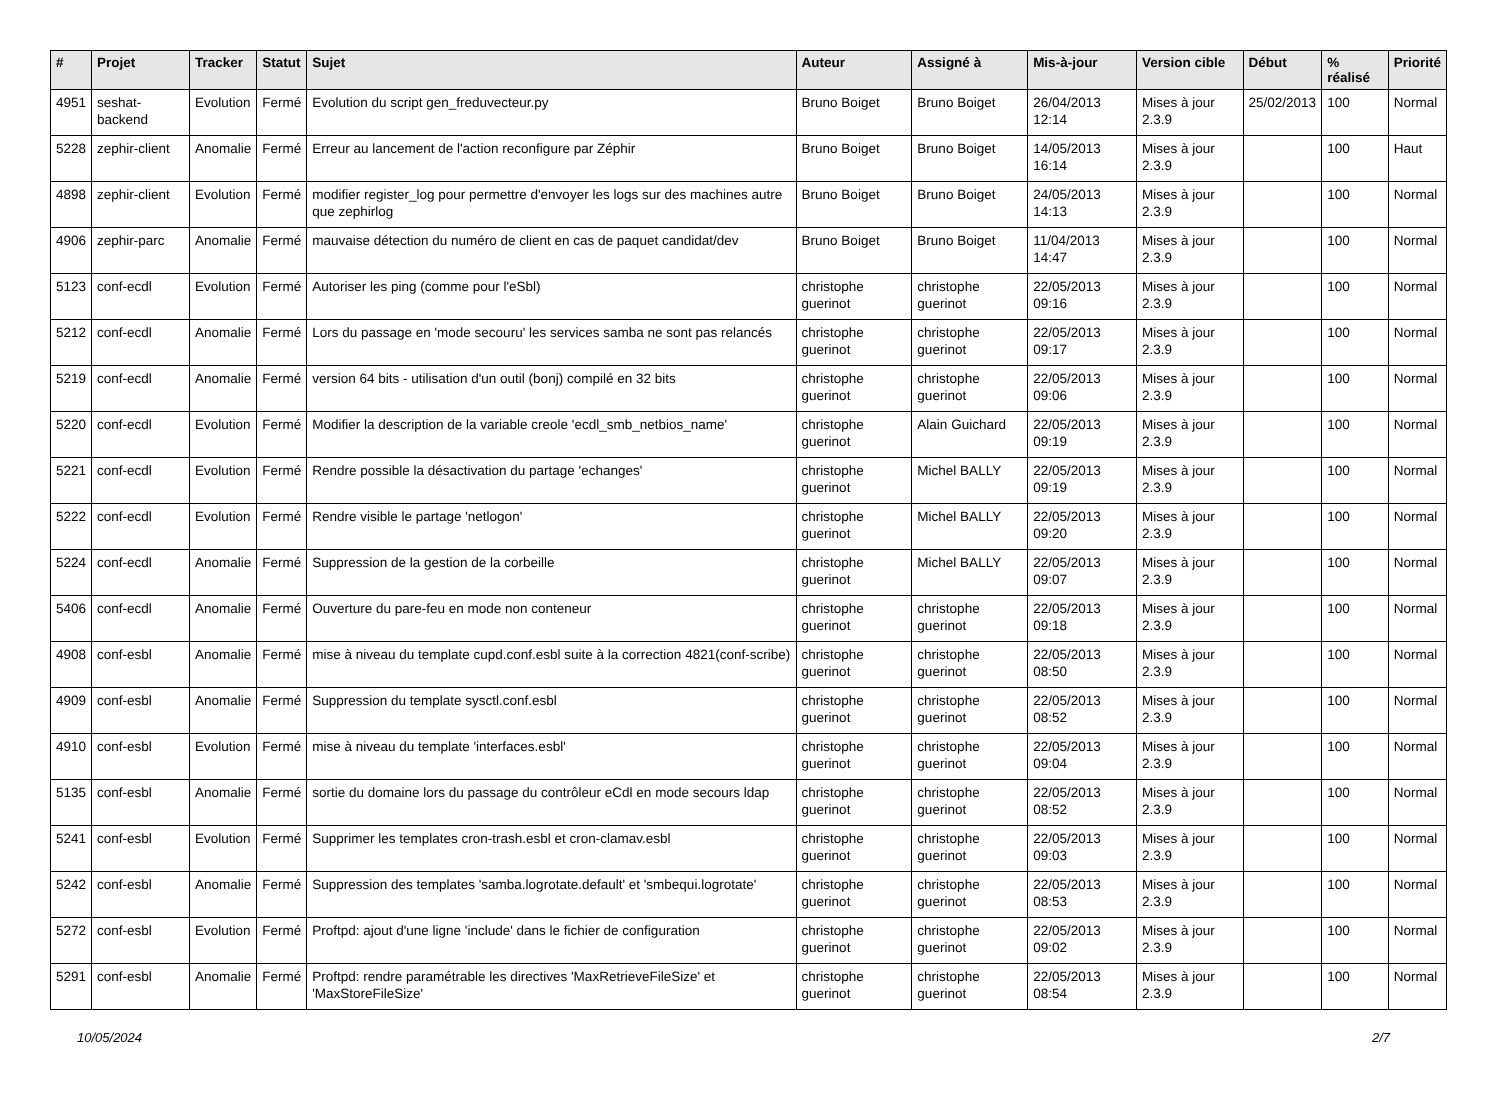| # | Projet | Tracker | Statut | Sujet | Auteur | Assigné à | Mis-à-jour | Version cible | Début | % réalisé | Priorité |
| --- | --- | --- | --- | --- | --- | --- | --- | --- | --- | --- | --- |
| 4951 | seshat-backend | Evolution | Fermé | Evolution du script gen_freduvecteur.py | Bruno Boiget | Bruno Boiget | 26/04/2013 12:14 | Mises à jour 2.3.9 | 25/02/2013 | 100 | Normal |
| 5228 | zephir-client | Anomalie | Fermé | Erreur au lancement de l'action reconfigure par Zéphir | Bruno Boiget | Bruno Boiget | 14/05/2013 16:14 | Mises à jour 2.3.9 | | 100 | Haut |
| 4898 | zephir-client | Evolution | Fermé | modifier register_log pour permettre d'envoyer les logs sur des machines autre que zephirlog | Bruno Boiget | Bruno Boiget | 24/05/2013 14:13 | Mises à jour 2.3.9 | | 100 | Normal |
| 4906 | zephir-parc | Anomalie | Fermé | mauvaise détection du numéro de client en cas de paquet candidat/dev | Bruno Boiget | Bruno Boiget | 11/04/2013 14:47 | Mises à jour 2.3.9 | | 100 | Normal |
| 5123 | conf-ecdl | Evolution | Fermé | Autoriser les ping (comme pour l'eSbl) | christophe guerinot | christophe guerinot | 22/05/2013 09:16 | Mises à jour 2.3.9 | | 100 | Normal |
| 5212 | conf-ecdl | Anomalie | Fermé | Lors du passage en 'mode secouru' les services samba ne sont pas relancés | christophe guerinot | christophe guerinot | 22/05/2013 09:17 | Mises à jour 2.3.9 | | 100 | Normal |
| 5219 | conf-ecdl | Anomalie | Fermé | version 64 bits - utilisation d'un outil (bonj) compilé en 32 bits | christophe guerinot | christophe guerinot | 22/05/2013 09:06 | Mises à jour 2.3.9 | | 100 | Normal |
| 5220 | conf-ecdl | Evolution | Fermé | Modifier la description de la variable creole 'ecdl_smb_netbios_name' | christophe guerinot | Alain Guichard | 22/05/2013 09:19 | Mises à jour 2.3.9 | | 100 | Normal |
| 5221 | conf-ecdl | Evolution | Fermé | Rendre possible la désactivation du partage 'echanges' | christophe guerinot | Michel BALLY | 22/05/2013 09:19 | Mises à jour 2.3.9 | | 100 | Normal |
| 5222 | conf-ecdl | Evolution | Fermé | Rendre visible le partage 'netlogon' | christophe guerinot | Michel BALLY | 22/05/2013 09:20 | Mises à jour 2.3.9 | | 100 | Normal |
| 5224 | conf-ecdl | Anomalie | Fermé | Suppression de la gestion de la corbeille | christophe guerinot | Michel BALLY | 22/05/2013 09:07 | Mises à jour 2.3.9 | | 100 | Normal |
| 5406 | conf-ecdl | Anomalie | Fermé | Ouverture du pare-feu en mode non conteneur | christophe guerinot | christophe guerinot | 22/05/2013 09:18 | Mises à jour 2.3.9 | | 100 | Normal |
| 4908 | conf-esbl | Anomalie | Fermé | mise à niveau du template cupd.conf.esbl suite à la correction 4821(conf-scribe) | christophe guerinot | christophe guerinot | 22/05/2013 08:50 | Mises à jour 2.3.9 | | 100 | Normal |
| 4909 | conf-esbl | Anomalie | Fermé | Suppression du template sysctl.conf.esbl | christophe guerinot | christophe guerinot | 22/05/2013 08:52 | Mises à jour 2.3.9 | | 100 | Normal |
| 4910 | conf-esbl | Evolution | Fermé | mise à niveau du template 'interfaces.esbl' | christophe guerinot | christophe guerinot | 22/05/2013 09:04 | Mises à jour 2.3.9 | | 100 | Normal |
| 5135 | conf-esbl | Anomalie | Fermé | sortie du domaine lors du passage du contrôleur eCdl en mode secours ldap | christophe guerinot | christophe guerinot | 22/05/2013 08:52 | Mises à jour 2.3.9 | | 100 | Normal |
| 5241 | conf-esbl | Evolution | Fermé | Supprimer les templates cron-trash.esbl et cron-clamav.esbl | christophe guerinot | christophe guerinot | 22/05/2013 09:03 | Mises à jour 2.3.9 | | 100 | Normal |
| 5242 | conf-esbl | Anomalie | Fermé | Suppression des templates 'samba.logrotate.default' et 'smbequi.logrotate' | christophe guerinot | christophe guerinot | 22/05/2013 08:53 | Mises à jour 2.3.9 | | 100 | Normal |
| 5272 | conf-esbl | Evolution | Fermé | Proftpd: ajout d'une ligne 'include' dans le fichier de configuration | christophe guerinot | christophe guerinot | 22/05/2013 09:02 | Mises à jour 2.3.9 | | 100 | Normal |
| 5291 | conf-esbl | Anomalie | Fermé | Proftpd: rendre paramétrable les directives 'MaxRetrieveFileSize' et 'MaxStoreFileSize' | christophe guerinot | christophe guerinot | 22/05/2013 08:54 | Mises à jour 2.3.9 | | 100 | Normal |
10/05/2024 2/7